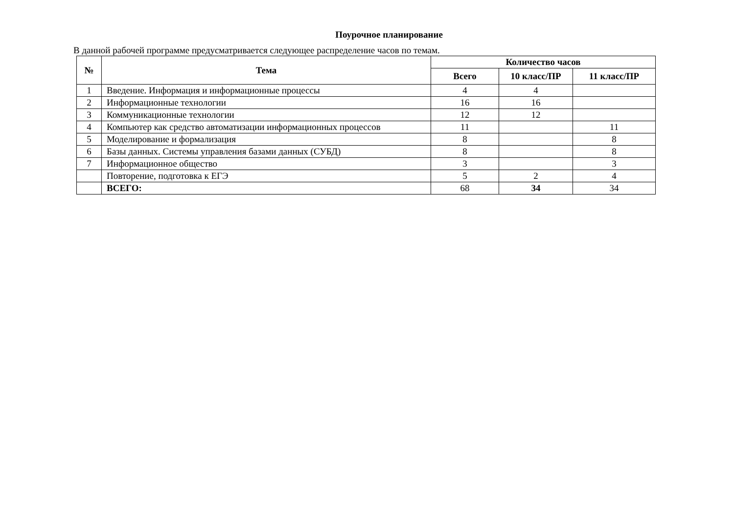Поурочное планирование
В данной рабочей программе предусматривается следующее распределение часов по темам.
| № | Тема | Количество часов | | |
| --- | --- | --- | --- | --- |
| | | Всего | 10 класс/ПР | 11 класс/ПР |
| 1 | Введение. Информация и информационные процессы | 4 | 4 | |
| 2 | Информационные технологии | 16 | 16 | |
| 3 | Коммуникационные технологии | 12 | 12 | |
| 4 | Компьютер как средство автоматизации информационных процессов | 11 | | 11 |
| 5 | Моделирование и формализация | 8 | | 8 |
| 6 | Базы данных. Системы управления базами данных (СУБД) | 8 | | 8 |
| 7 | Информационное общество | 3 | | 3 |
| | Повторение, подготовка к ЕГЭ | 5 | 2 | 4 |
| | ВСЕГО: | 68 | 34 | 34 |